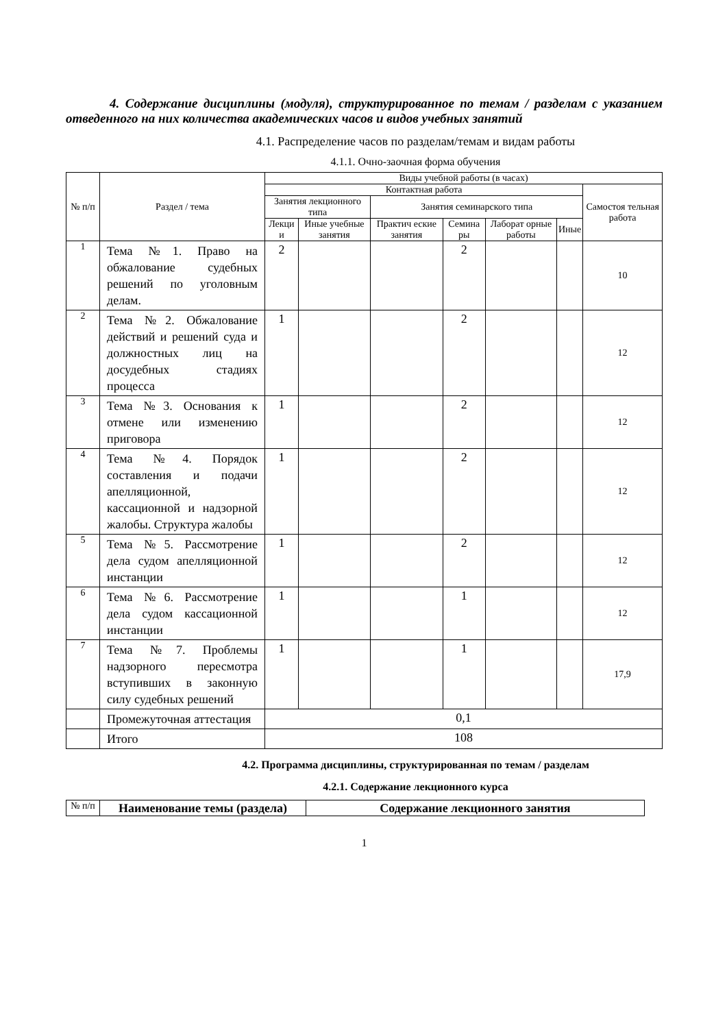4. Содержание дисциплины (модуля), структурированное по темам / разделам с указанием отведенного на них количества академических часов и видов учебных занятий
4.1. Распределение часов по разделам/темам и видам работы
4.1.1. Очно-заочная форма обучения
| № п/п | Раздел / тема | Виды учебной работы (в часах) | | | | | | |
| --- | --- | --- | --- | --- | --- | --- | --- | --- |
| | | Контактная работа | | | | | | Самостоя тельная работа |
| | | Занятия лекционного типа | | Занятия семинарского типа | | | | |
| | | Лекци и | Иные учебные занятия | Практич еские занятия | Семина ры | Лаборат орные работы | Иные | |
| 1 | Тема №1. Право на обжалование судебных решений по уголовным делам. | 2 | | | 2 | | | 10 |
| 2 | Тема №2. Обжалование действий и решений суда и должностных лиц на досудебных стадиях процесса | 1 | | | 2 | | | 12 |
| 3 | Тема №3. Основания к отмене или изменению приговора | 1 | | | 2 | | | 12 |
| 4 | Тема №4. Порядок составления и подачи апелляционной, кассационной и надзорной жалобы. Структура жалобы | 1 | | | 2 | | | 12 |
| 5 | Тема №5. Рассмотрение дела судом апелляционной инстанции | 1 | | | 2 | | | 12 |
| 6 | Тема №6. Рассмотрение дела судом кассационной инстанции | 1 | | | 1 | | | 12 |
| 7 | Тема №7. Проблемы надзорного пересмотра вступивших в законную силу судебных решений | 1 | | | 1 | | | 17,9 |
| | Промежуточная аттестация | 0,1 | | | | | | |
| | Итого | 108 | | | | | | |
4.2. Программа дисциплины, структурированная по темам / разделам
4.2.1. Содержание лекционного курса
| № п/п | Наименование темы (раздела) | Содержание лекционного занятия |
1